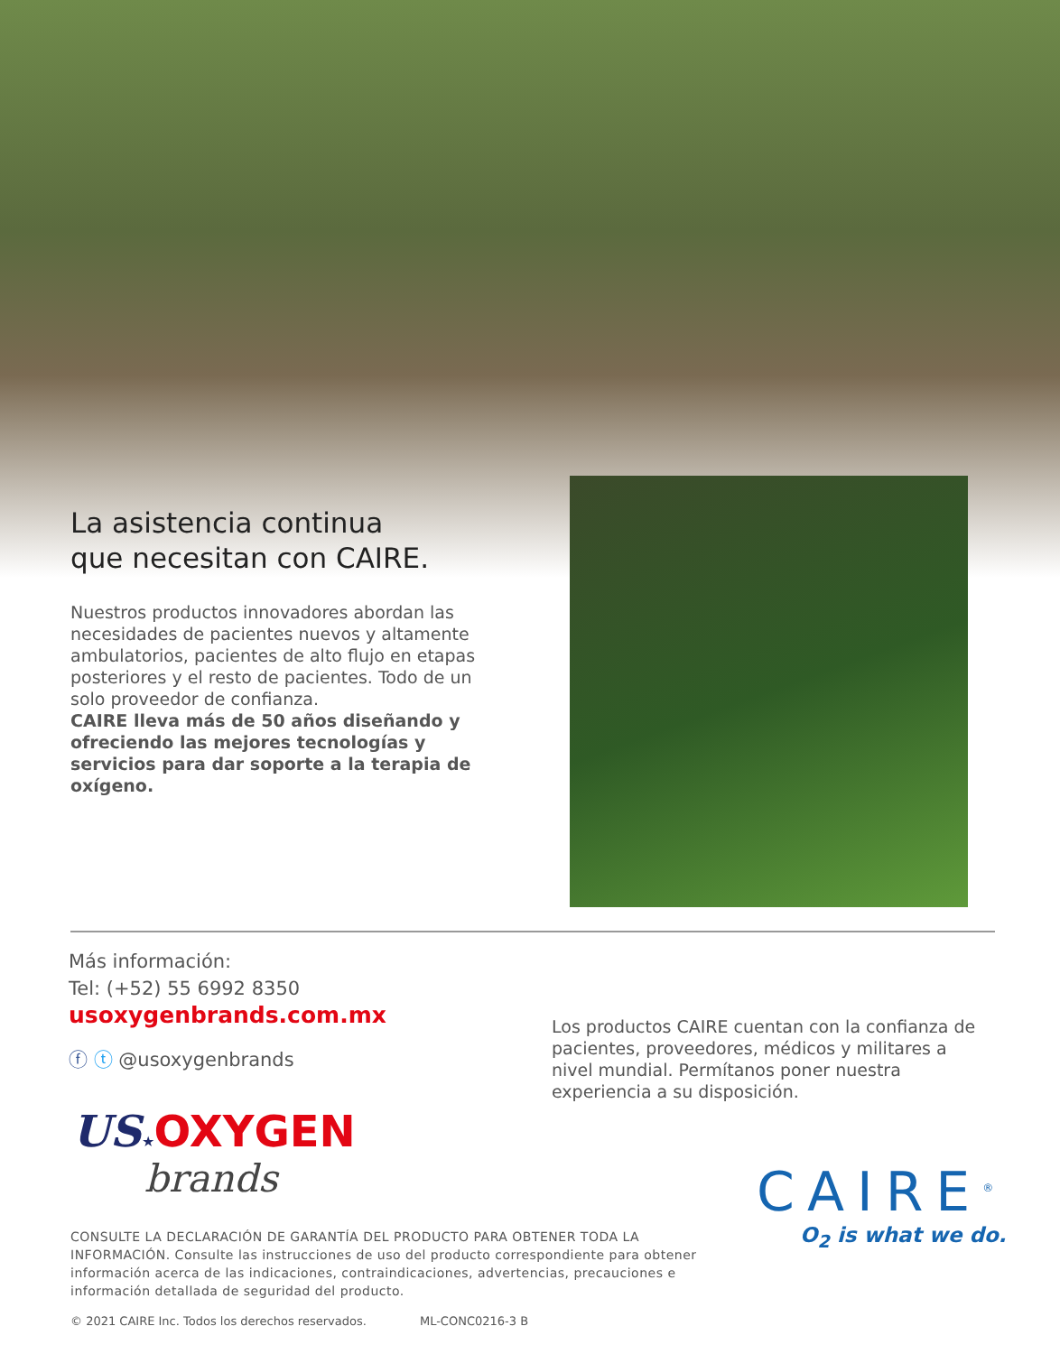La asistencia continua
que necesitan con CAIRE.
Nuestros productos innovadores abordan las necesidades de pacientes nuevos y altamente ambulatorios, pacientes de alto flujo en etapas posteriores y el resto de pacientes. Todo de un solo proveedor de confianza.
CAIRE lleva más de 50 años diseñando y ofreciendo las mejores tecnologías y servicios para dar soporte a la terapia de oxígeno.
Más información:
Tel: (+52) 55 6992 8350
usoxygenbrands.com.mx
ⓕ ⓣ @usoxygenbrands
US★OXYGEN
brands
Los productos CAIRE cuentan con la confianza de pacientes, proveedores, médicos y militares a nivel mundial. Permítanos poner nuestra experiencia a su disposición.
CAIRE<sup>®</sup>
O<sub>2</sub> is what we do.
CONSULTE LA DECLARACIÓN DE GARANTÍA DEL PRODUCTO PARA OBTENER TODA LA INFORMACIÓN. Consulte las instrucciones de uso del producto correspondiente para obtener información acerca de las indicaciones, contraindicaciones, advertencias, precauciones e información detallada de seguridad del producto.
© 2021 CAIRE Inc. Todos los derechos reservados. ML-CONC0216-3 B